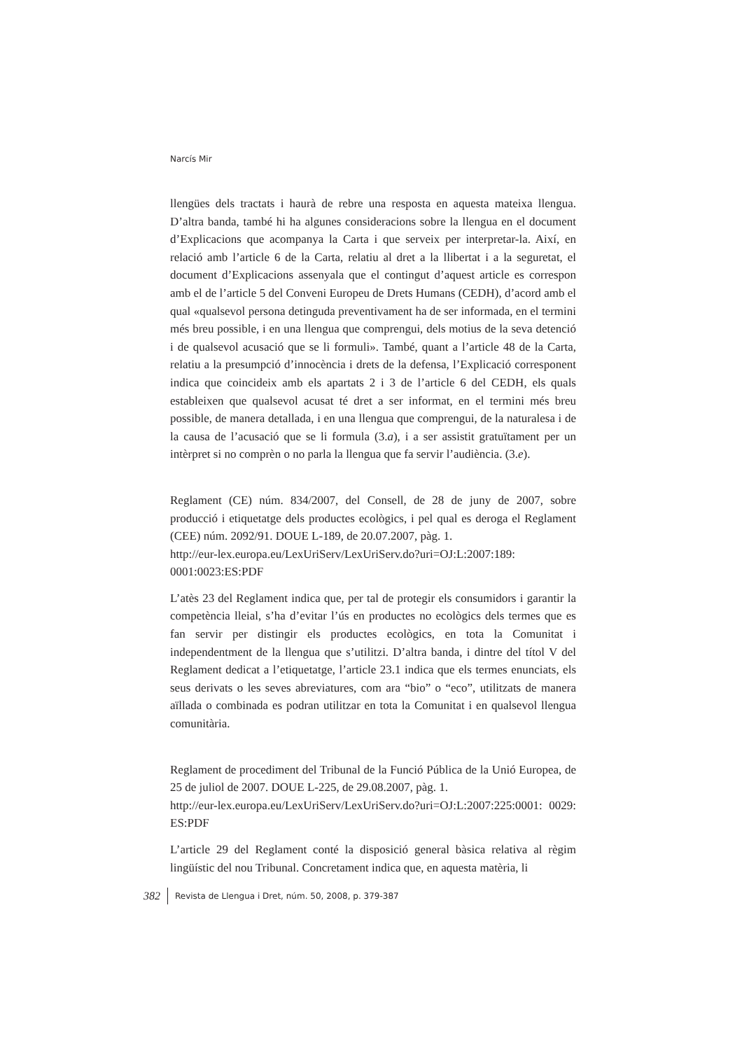Narcís Mir
llengües dels tractats i haurà de rebre una resposta en aquesta mateixa llengua. D’altra banda, també hi ha algunes consideracions sobre la llengua en el document d’Explicacions que acompanya la Carta i que serveix per interpretar-la. Així, en relació amb l’article 6 de la Carta, relatiu al dret a la llibertat i a la seguretat, el document d’Explicacions assenyala que el contingut d’aquest article es correspon amb el de l’article 5 del Conveni Europeu de Drets Humans (CEDH), d’acord amb el qual «qualsevol persona detinguda preventivament ha de ser informada, en el termini més breu possible, i en una llengua que comprengui, dels motius de la seva detenció i de qualsevol acusació que se li formuli». També, quant a l’article 48 de la Carta, relatiu a la presumpció d’innocència i drets de la defensa, l’Explicació corresponent indica que coincideix amb els apartats 2 i 3 de l’article 6 del CEDH, els quals estableixen que qualsevol acusat té dret a ser informat, en el termini més breu possible, de manera detallada, i en una llengua que comprengui, de la naturalesa i de la causa de l’acusació que se li formula (3.a), i a ser assistit gratuïtament per un intèrpret si no comprèn o no parla la llengua que fa servir l’audiència. (3.e).
Reglament (CE) núm. 834/2007, del Consell, de 28 de juny de 2007, sobre producció i etiquetatge dels productes ecològics, i pel qual es deroga el Reglament (CEE) núm. 2092/91. DOUE L-189, de 20.07.2007, pàg. 1.
http://eur-lex.europa.eu/LexUriServ/LexUriServ.do?uri=OJ:L:2007:189: 0001:0023:ES:PDF
L’atès 23 del Reglament indica que, per tal de protegir els consumidors i garantir la competència lleial, s’ha d’evitar l’ús en productes no ecològics dels termes que es fan servir per distingir els productes ecològics, en tota la Comunitat i independentment de la llengua que s’utilitzi. D’altra banda, i dintre del títol V del Reglament dedicat a l’etiquetatge, l’article 23.1 indica que els termes enunciats, els seus derivats o les seves abreviatures, com ara “bio” o “eco”, utilitzats de manera aïllada o combinada es podran utilitzar en tota la Comunitat i en qualsevol llengua comunitària.
Reglament de procediment del Tribunal de la Funció Pública de la Unió Europea, de 25 de juliol de 2007. DOUE L-225, de 29.08.2007, pàg. 1.
http://eur-lex.europa.eu/LexUriServ/LexUriServ.do?uri=OJ:L:2007:225:0001: 0029: ES:PDF
L’article 29 del Reglament conté la disposició general bàsica relativa al règim lingüístic del nou Tribunal. Concretament indica que, en aquesta matèria, li
382 Revista de Llengua i Dret, núm. 50, 2008, p. 379-387